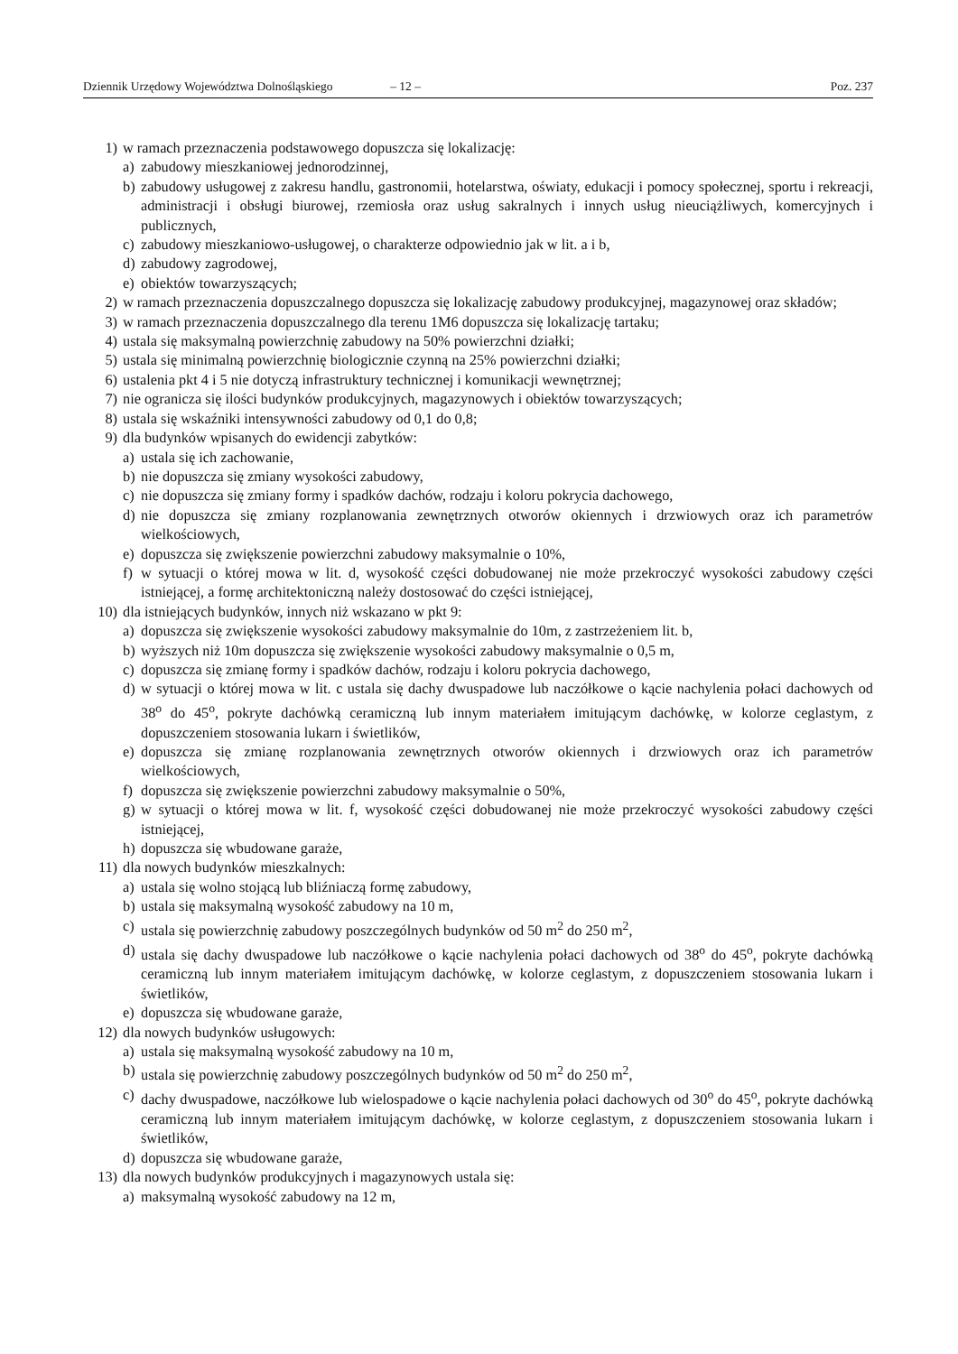Dziennik Urzędowy Województwa Dolnośląskiego – 12 – Poz. 237
1) w ramach przeznaczenia podstawowego dopuszcza się lokalizację:
a) zabudowy mieszkaniowej jednorodzinnej,
b) zabudowy usługowej z zakresu handlu, gastronomii, hotelarstwa, oświaty, edukacji i pomocy społecznej, sportu i rekreacji, administracji i obsługi biurowej, rzemiosła oraz usług sakralnych i innych usług nieuciążliwych, komercyjnych i publicznych,
c) zabudowy mieszkaniowo-usługowej, o charakterze odpowiednio jak w lit. a i b,
d) zabudowy zagrodowej,
e) obiektów towarzyszących;
2) w ramach przeznaczenia dopuszczalnego dopuszcza się lokalizację zabudowy produkcyjnej, magazynowej oraz składów;
3) w ramach przeznaczenia dopuszczalnego dla terenu 1M6 dopuszcza się lokalizację tartaku;
4) ustala się maksymalną powierzchnię zabudowy na 50% powierzchni działki;
5) ustala się minimalną powierzchnię biologicznie czynną na 25% powierzchni działki;
6) ustalenia pkt 4 i 5 nie dotyczą infrastruktury technicznej i komunikacji wewnętrznej;
7) nie ogranicza się ilości budynków produkcyjnych, magazynowych i obiektów towarzyszących;
8) ustala się wskaźniki intensywności zabudowy od 0,1 do 0,8;
9) dla budynków wpisanych do ewidencji zabytków:
a) ustala się ich zachowanie,
b) nie dopuszcza się zmiany wysokości zabudowy,
c) nie dopuszcza się zmiany formy i spadków dachów, rodzaju i koloru pokrycia dachowego,
d) nie dopuszcza się zmiany rozplanowania zewnętrznych otworów okiennych i drzwiowych oraz ich parametrów wielkościowych,
e) dopuszcza się zwiększenie powierzchni zabudowy maksymalnie o 10%,
f) w sytuacji o której mowa w lit. d, wysokość części dobudowanej nie może przekroczyć wysokości zabudowy części istniejącej, a formę architektoniczną należy dostosować do części istniejącej,
10) dla istniejących budynków, innych niż wskazano w pkt 9:
a) dopuszcza się zwiększenie wysokości zabudowy maksymalnie do 10m, z zastrzeżeniem lit. b,
b) wyższych niż 10m dopuszcza się zwiększenie wysokości zabudowy maksymalnie o 0,5 m,
c) dopuszcza się zmianę formy i spadków dachów, rodzaju i koloru pokrycia dachowego,
d) w sytuacji o której mowa w lit. c ustala się dachy dwuspadowe lub naczółkowe o kącie nachylenia połaci dachowych od 38<sup>o</sup> do 45<sup>o</sup>, pokryte dachówką ceramiczną lub innym materiałem imitującym dachówkę, w kolorze ceglastym, z dopuszczeniem stosowania lukarn i świetlików,
e) dopuszcza się zmianę rozplanowania zewnętrznych otworów okiennych i drzwiowych oraz ich parametrów wielkościowych,
f) dopuszcza się zwiększenie powierzchni zabudowy maksymalnie o 50%,
g) w sytuacji o której mowa w lit. f, wysokość części dobudowanej nie może przekroczyć wysokości zabudowy części istniejącej,
h) dopuszcza się wbudowane garaże,
11) dla nowych budynków mieszkalnych:
a) ustala się wolno stojącą lub bliźniaczą formę zabudowy,
b) ustala się maksymalną wysokość zabudowy na 10 m,
c) ustala się powierzchnię zabudowy poszczególnych budynków od 50 m<sup>2</sup> do 250 m<sup>2</sup>,
d) ustala się dachy dwuspadowe lub naczółkowe o kącie nachylenia połaci dachowych od 38<sup>o</sup> do 45<sup>o</sup>, pokryte dachówką ceramiczną lub innym materiałem imitującym dachówkę, w kolorze ceglastym, z dopuszczeniem stosowania lukarn i świetlików,
e) dopuszcza się wbudowane garaże,
12) dla nowych budynków usługowych:
a) ustala się maksymalną wysokość zabudowy na 10 m,
b) ustala się powierzchnię zabudowy poszczególnych budynków od 50 m<sup>2</sup> do 250 m<sup>2</sup>,
c) dachy dwuspadowe, naczółkowe lub wielospadowe o kącie nachylenia połaci dachowych od 30<sup>o</sup> do 45<sup>o</sup>, pokryte dachówką ceramiczną lub innym materiałem imitującym dachówkę, w kolorze ceglastym, z dopuszczeniem stosowania lukarn i świetlików,
d) dopuszcza się wbudowane garaże,
13) dla nowych budynków produkcyjnych i magazynowych ustala się:
a) maksymalną wysokość zabudowy na 12 m,